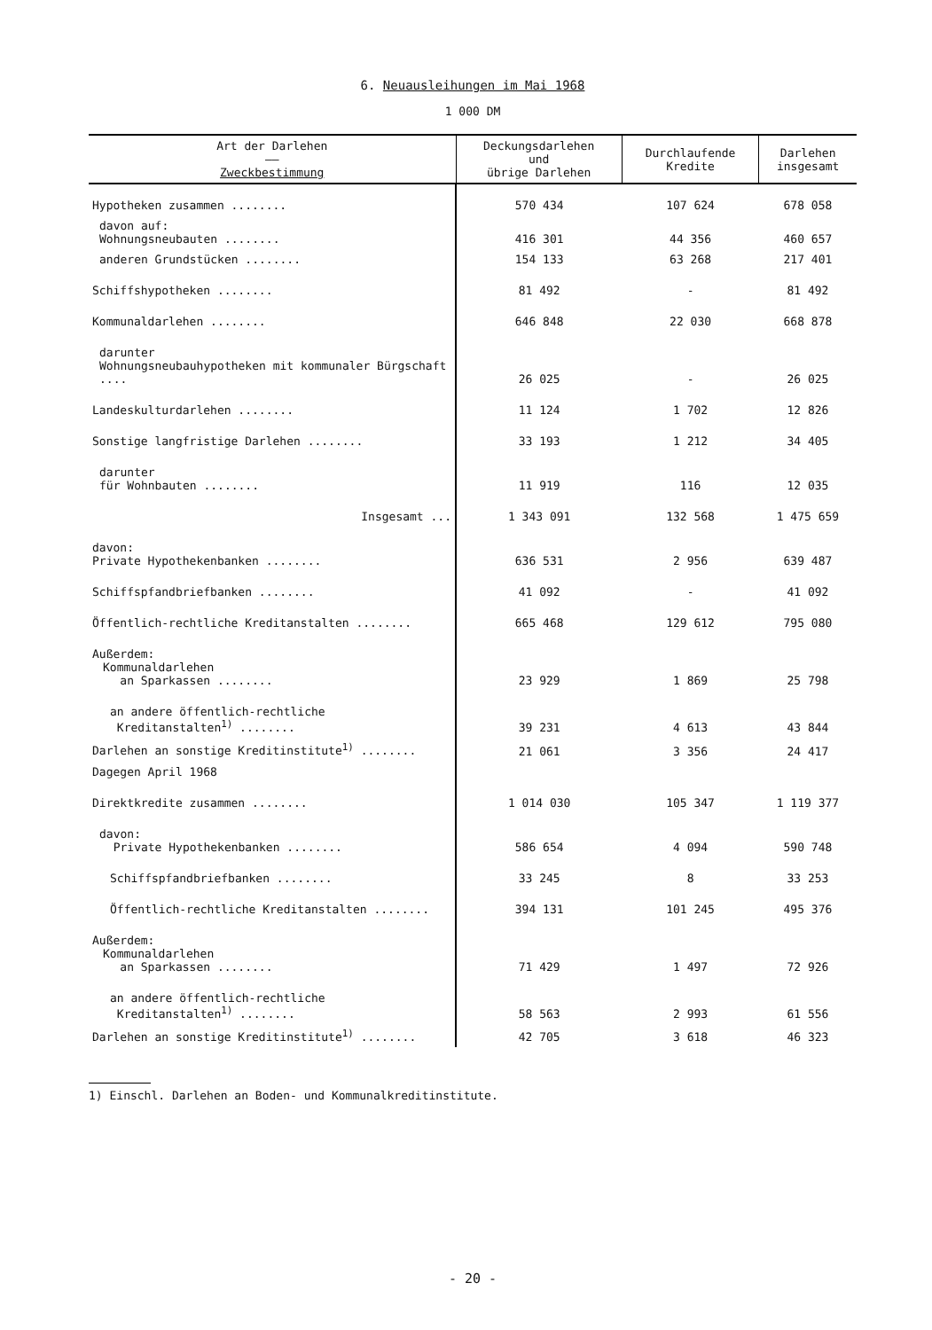6. Neuausleihungen im Mai 1968
1 000 DM
| Art der Darlehen —— Zweckbestimmung | Deckungsdarlehen und übrige Darlehen | Durchlaufende Kredite | Darlehen insgesamt |
| --- | --- | --- | --- |
| Hypotheken zusammen ........ | 570 434 | 107 624 | 678 058 |
| davon auf: Wohnungsneubauten ........ | 416 301 | 44 356 | 460 657 |
| anderen Grundstücken ........ | 154 133 | 63 268 | 217 401 |
| Schiffshypotheken ........ | 81 492 | - | 81 492 |
| Kommunaldarlehen ........ | 646 848 | 22 030 | 668 878 |
| darunter Wohnungsneubauhypotheken mit kommunaler Bürgschaft .... | 26 025 | - | 26 025 |
| Landeskulturdarlehen ........ | 11 124 | 1 702 | 12 826 |
| Sonstige langfristige Darlehen ........ | 33 193 | 1 212 | 34 405 |
| darunter für Wohnbauten ........ | 11 919 | 116 | 12 035 |
| Insgesamt ... | 1 343 091 | 132 568 | 1 475 659 |
| davon: Private Hypothekenbanken ........ | 636 531 | 2 956 | 639 487 |
| Schiffspfandbriefbanken ........ | 41 092 | - | 41 092 |
| Öffentlich-rechtliche Kreditanstalten ........ | 665 468 | 129 612 | 795 080 |
| Außerdem: Kommunaldarlehen an Sparkassen ........ | 23 929 | 1 869 | 25 798 |
| an andere öffentlich-rechtliche Kreditanstalten<sup>1)</sup> ........ | 39 231 | 4 613 | 43 844 |
| Darlehen an sonstige Kreditinstitute<sup>1)</sup> ........ | 21 061 | 3 356 | 24 417 |
| Dagegen April 1968 | | | |
| Direktkredite zusammen ........ | 1 014 030 | 105 347 | 1 119 377 |
| davon: Private Hypothekenbanken ........ | 586 654 | 4 094 | 590 748 |
| Schiffspfandbriefbanken ........ | 33 245 | 8 | 33 253 |
| Öffentlich-rechtliche Kreditanstalten ........ | 394 131 | 101 245 | 495 376 |
| Außerdem: Kommunaldarlehen an Sparkassen ........ | 71 429 | 1 497 | 72 926 |
| an andere öffentlich-rechtliche Kreditanstalten<sup>1)</sup> ........ | 58 563 | 2 993 | 61 556 |
| Darlehen an sonstige Kreditinstitute<sup>1)</sup> ........ | 42 705 | 3 618 | 46 323 |
1) Einschl. Darlehen an Boden- und Kommunalkreditinstitute.
- 20 -